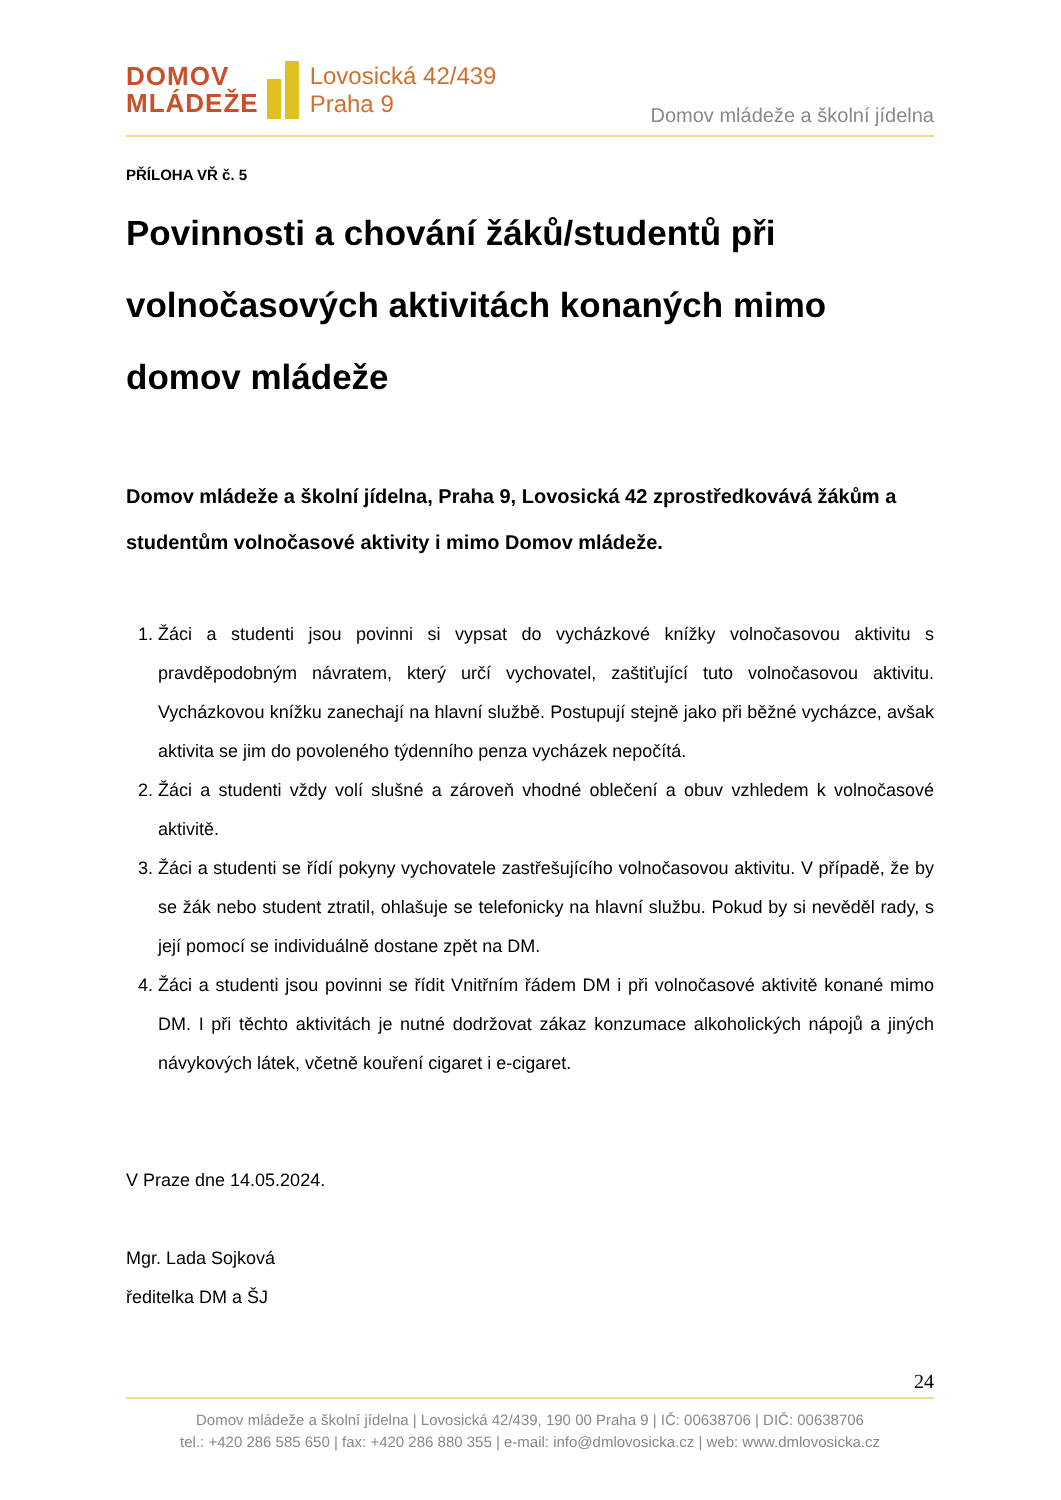DOMOV
MLÁDEŽE
Lovosická 42/439
Praha 9
Domov mládeže a školní jídelna
PŘÍLOHA VŘ č. 5
Povinnosti a chování žáků/studentů při volnočasových aktivitách konaných mimo domov mládeže
Domov mládeže a školní jídelna, Praha 9, Lovosická 42 zprostředkovává žákům a studentům volnočasové aktivity i mimo Domov mládeže.
1. Žáci a studenti jsou povinni si vypsat do vycházkové knížky volnočasovou aktivitu s pravděpodobným návratem, který určí vychovatel, zaštiťující tuto volnočasovou aktivitu. Vycházkovou knížku zanechají na hlavní službě. Postupují stejně jako při běžné vycházce, avšak aktivita se jim do povoleného týdenního penza vycházek nepočítá.
2. Žáci a studenti vždy volí slušné a zároveň vhodné oblečení a obuv vzhledem k volnočasové aktivitě.
3. Žáci a studenti se řídí pokyny vychovatele zastřešujícího volnočasovou aktivitu. V případě, že by se žák nebo student ztratil, ohlašuje se telefonicky na hlavní službu. Pokud by si nevěděl rady, s její pomocí se individuálně dostane zpět na DM.
4. Žáci a studenti jsou povinni se řídit Vnitřním řádem DM i při volnočasové aktivitě konané mimo DM. I při těchto aktivitách je nutné dodržovat zákaz konzumace alkoholických nápojů a jiných návykových látek, včetně kouření cigaret i e-cigaret.
V Praze dne 14.05.2024.
Mgr. Lada Sojková
ředitelka DM a ŠJ
24
Domov mládeže a školní jídelna | Lovosická 42/439, 190 00 Praha 9 | IČ: 00638706 | DIČ: 00638706
tel.: +420 286 585 650 | fax: +420 286 880 355 | e-mail: info@dmlovosicka.cz | web: www.dmlovosicka.cz